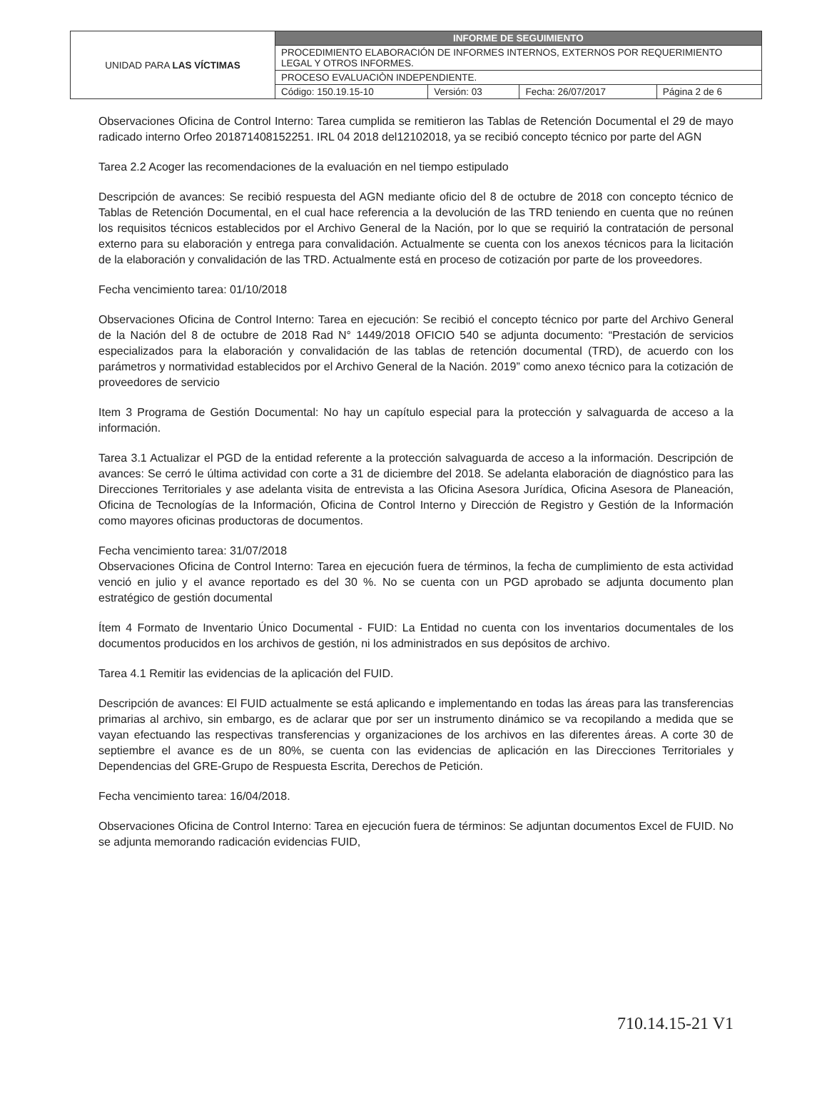| UNIDAD PARA LAS VÍCTIMAS | INFORME DE SEGUIMIENTO | | | |
| | PROCEDIMIENTO ELABORACIÓN DE INFORMES INTERNOS, EXTERNOS POR REQUERIMIENTO LEGAL Y OTROS INFORMES. | | | |
| | PROCESO EVALUACIÒN INDEPENDIENTE. | | | |
| | Código: 150.19.15-10 | Versión: 03 | Fecha: 26/07/2017 | Página 2 de 6 |
Observaciones Oficina de Control Interno: Tarea cumplida se remitieron las Tablas de Retención Documental el 29 de mayo radicado interno Orfeo 201871408152251. IRL 04 2018 del12102018, ya se recibió concepto técnico por parte del AGN
Tarea 2.2 Acoger las recomendaciones de la evaluación en nel tiempo estipulado
Descripción de avances: Se recibió respuesta del AGN mediante oficio del 8 de octubre de 2018 con concepto técnico de Tablas de Retención Documental, en el cual hace referencia a la devolución de las TRD teniendo en cuenta que no reúnen los requisitos técnicos establecidos por el Archivo General de la Nación, por lo que se requirió la contratación de personal externo para su elaboración y entrega para convalidación. Actualmente se cuenta con los anexos técnicos para la licitación de la elaboración y convalidación de las TRD. Actualmente está en proceso de cotización por parte de los proveedores.
Fecha vencimiento tarea: 01/10/2018
Observaciones Oficina de Control Interno: Tarea en ejecución: Se recibió el concepto técnico por parte del Archivo General de la Nación del 8 de octubre de 2018 Rad N° 1449/2018 OFICIO 540 se adjunta documento: “Prestación de servicios especializados para la elaboración y convalidación de las tablas de retención documental (TRD), de acuerdo con los parámetros y normatividad establecidos por el Archivo General de la Nación. 2019” como anexo técnico para la cotización de proveedores de servicio
Item 3 Programa de Gestión Documental: No hay un capítulo especial para la protección y salvaguarda de acceso a la información.
Tarea 3.1 Actualizar el PGD de la entidad referente a la protección salvaguarda de acceso a la información. Descripción de avances: Se cerró le última actividad con corte a 31 de diciembre del 2018. Se adelanta elaboración de diagnóstico para las Direcciones Territoriales y ase adelanta visita de entrevista a las Oficina Asesora Jurídica, Oficina Asesora de Planeación, Oficina de Tecnologías de la Información, Oficina de Control Interno y Dirección de Registro y Gestión de la Información como mayores oficinas productoras de documentos.
Fecha vencimiento tarea: 31/07/2018
Observaciones Oficina de Control Interno: Tarea en ejecución fuera de términos, la fecha de cumplimiento de esta actividad venció en julio y el avance reportado es del 30 %. No se cuenta con un PGD aprobado se adjunta documento plan estratégico de gestión documental
Ítem 4 Formato de Inventario Único Documental - FUID: La Entidad no cuenta con los inventarios documentales de los documentos producidos en los archivos de gestión, ni los administrados en sus depósitos de archivo.
Tarea 4.1 Remitir las evidencias de la aplicación del FUID.
Descripción de avances: El FUID actualmente se está aplicando e implementando en todas las áreas para las transferencias primarias al archivo, sin embargo, es de aclarar que por ser un instrumento dinámico se va recopilando a medida que se vayan efectuando las respectivas transferencias y organizaciones de los archivos en las diferentes áreas. A corte 30 de septiembre el avance es de un 80%, se cuenta con las evidencias de aplicación en las Direcciones Territoriales y Dependencias del GRE-Grupo de Respuesta Escrita, Derechos de Petición.
Fecha vencimiento tarea: 16/04/2018.
Observaciones Oficina de Control Interno: Tarea en ejecución fuera de términos: Se adjuntan documentos Excel de FUID. No se adjunta memorando radicación evidencias FUID,
710.14.15-21 V1